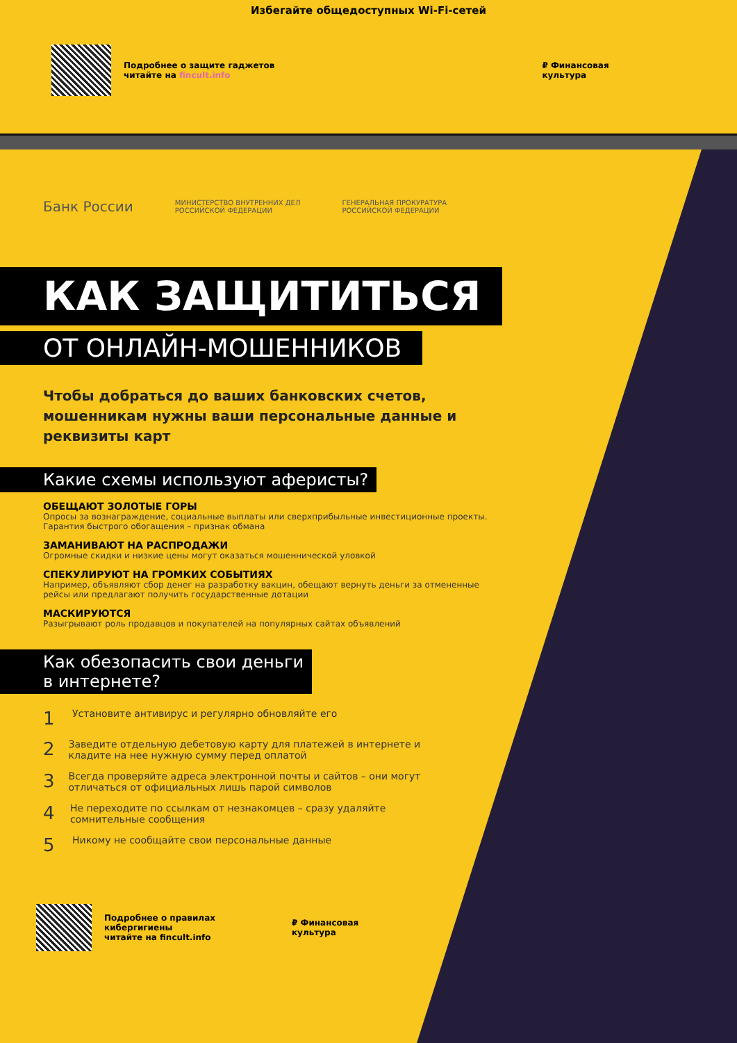Избегайте общедоступных Wi-Fi-сетей
Подробнее о защите гаджетов
читайте на fincult.info ₽ Финансовая
культура
Банк России МИНИСТЕРСТВО ВНУТРЕННИХ ДЕЛ
РОССИЙСКОЙ ФЕДЕРАЦИИ ГЕНЕРАЛЬНАЯ ПРОКУРАТУРА
РОССИЙСКОЙ ФЕДЕРАЦИИ
КАК ЗАЩИТИТЬСЯ
ОТ ОНЛАЙН-МОШЕННИКОВ
Чтобы добраться до ваших банковских счетов, мошенникам нужны ваши персональные данные и реквизиты карт
Какие схемы используют аферисты?
ОБЕЩАЮТ ЗОЛОТЫЕ ГОРЫ
Опросы за вознаграждение, социальные выплаты или сверхприбыльные инвестиционные проекты. Гарантия быстрого обогащения – признак обмана
ЗАМАНИВАЮТ НА РАСПРОДАЖИ
Огромные скидки и низкие цены могут оказаться мошеннической уловкой
СПЕКУЛИРУЮТ НА ГРОМКИХ СОБЫТИЯХ
Например, объявляют сбор денег на разработку вакцин, обещают вернуть деньги за отмененные рейсы или предлагают получить государственные дотации
МАСКИРУЮТСЯ
Разыгрывают роль продавцов и покупателей на популярных сайтах объявлений
Как обезопасить свои деньги
в интернете?
1 Установите антивирус и регулярно обновляйте его
2 Заведите отдельную дебетовую карту для платежей в интернете и кладите на нее нужную сумму перед оплатой
3 Всегда проверяйте адреса электронной почты и сайтов – они могут отличаться от официальных лишь парой символов
4 Не переходите по ссылкам от незнакомцев – сразу удаляйте сомнительные сообщения
5 Никому не сообщайте свои персональные данные
Подробнее о правилах
кибергигиены
читайте на fincult.info ₽ Финансовая
культура